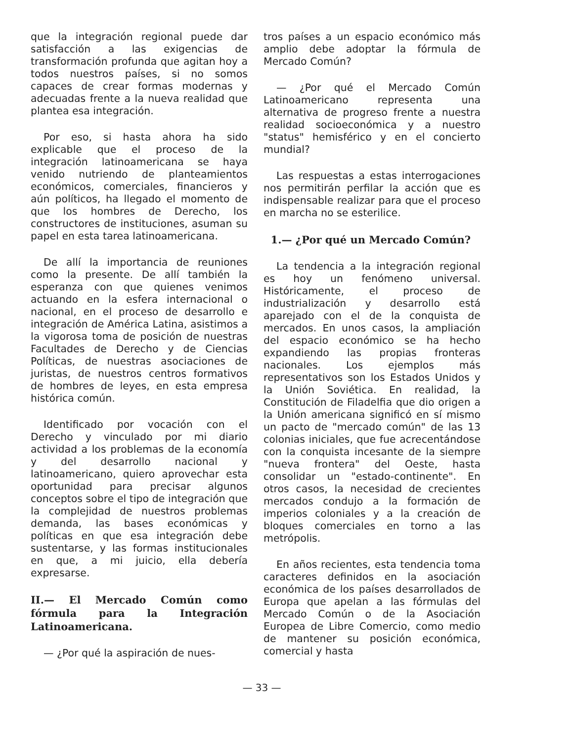que la integración regional puede dar satisfacción a las exigencias de transformación profunda que agitan hoy a todos nuestros países, si no somos capaces de crear formas modernas y adecuadas frente a la nueva realidad que plantea esa integración.
Por eso, si hasta ahora ha sido explicable que el proceso de la integración latinoamericana se haya venido nutriendo de planteamientos económicos, comerciales, financieros y aún políticos, ha llegado el momento de que los hombres de Derecho, los constructores de instituciones, asuman su papel en esta tarea latinoamericana.
De allí la importancia de reuniones como la presente. De allí también la esperanza con que quienes venimos actuando en la esfera internacional o nacional, en el proceso de desarrollo e integración de América Latina, asistimos a la vigorosa toma de posición de nuestras Facultades de Derecho y de Ciencias Políticas, de nuestras asociaciones de juristas, de nuestros centros formativos de hombres de leyes, en esta empresa histórica común.
Identificado por vocación con el Derecho y vinculado por mi diario actividad a los problemas de la economía y del desarrollo nacional y latinoamericano, quiero aprovechar esta oportunidad para precisar algunos conceptos sobre el tipo de integración que la complejidad de nuestros problemas demanda, las bases económicas y políticas en que esa integración debe sustentarse, y las formas institucionales en que, a mi juicio, ella debería expresarse.
II.— El Mercado Común como fórmula para la Integración Latinoamericana.
— ¿Por qué la aspiración de nues-
tros países a un espacio económico más amplio debe adoptar la fórmula de Mercado Común?
— ¿Por qué el Mercado Común Latinoamericano representa una alternativa de progreso frente a nuestra realidad socioeconómica y a nuestro "status" hemisférico y en el concierto mundial?
Las respuestas a estas interrogaciones nos permitirán perfilar la acción que es indispensable realizar para que el proceso en marcha no se esterilice.
1.— ¿Por qué un Mercado Común?
La tendencia a la integración regional es hoy un fenómeno universal. Históricamente, el proceso de industrialización y desarrollo está aparejado con el de la conquista de mercados. En unos casos, la ampliación del espacio económico se ha hecho expandiendo las propias fronteras nacionales. Los ejemplos más representativos son los Estados Unidos y la Unión Soviética. En realidad, la Constitución de Filadelfia que dio origen a la Unión americana significó en sí mismo un pacto de "mercado común" de las 13 colonias iniciales, que fue acrecentándose con la conquista incesante de la siempre "nueva frontera" del Oeste, hasta consolidar un "estado-continente". En otros casos, la necesidad de crecientes mercados condujo a la formación de imperios coloniales y a la creación de bloques comerciales en torno a las metrópolis.
En años recientes, esta tendencia toma caracteres definidos en la asociación económica de los países desarrollados de Europa que apelan a las fórmulas del Mercado Común o de la Asociación Europea de Libre Comercio, como medio de mantener su posición económica, comercial y hasta
— 33 —